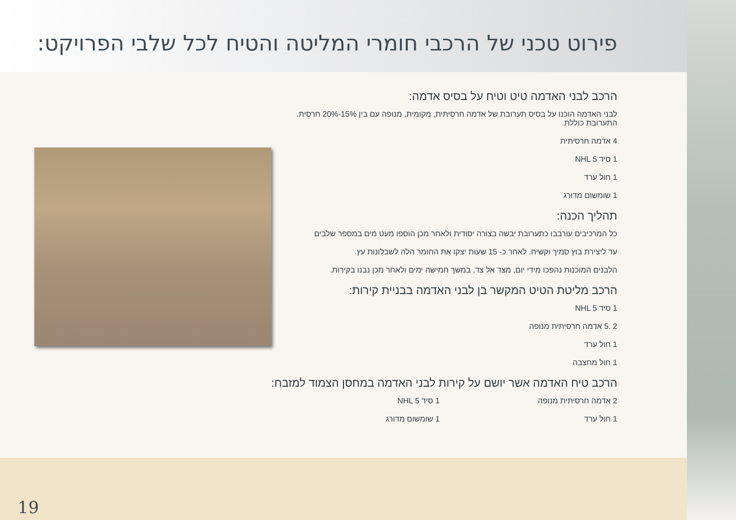פירוט טכני של הרכבי חומרי המליטה והטיח לכל שלבי הפרויקט:
הרכב לבני האדמה טיט וטיח על בסיס אדמה:
לבני האדמה הוכנו על בסיס תערובת של אדמה חרסיתית, מקומית, מנופה עם בין 15%-20% חרסית. התערובת כוללת.
4 אדמה חרסיתית
1 סיד NHL 5
1 חול ערד
1 שומשום מדורג
תהליך הכנה:
כל המרכיבים עורבבו כתערובת יבשה בצורה יסודית ולאחר מכן הוספו מעט מים במספר שלבים
עד ליצירת בוץ סמיך וקשיח. לאחר כ- 15 שעות יצקו את החומר הלה לשבלונות עץ.
הלבנים המוכנות נהפכו מידי יום, מצד אל צד, במשך חמישה ימים ולאחר מכן נבנו בקירות.
הרכב מליטת הטיט המקשר בן לבני האדמה בבניית קירות:
1 סיד NHL 5
2 .5 אדמה חרסיתית מנופה
1 חול ערד
1 חול מחצבה
הרכב טיח האדמה אשר יושם על קירות לבני האדמה במחסן הצמוד למזבח:
2 אדמה חרסיתית מנופה
1 חול ערד
1 סיד NHL 5
1 שומשום מדורג
19